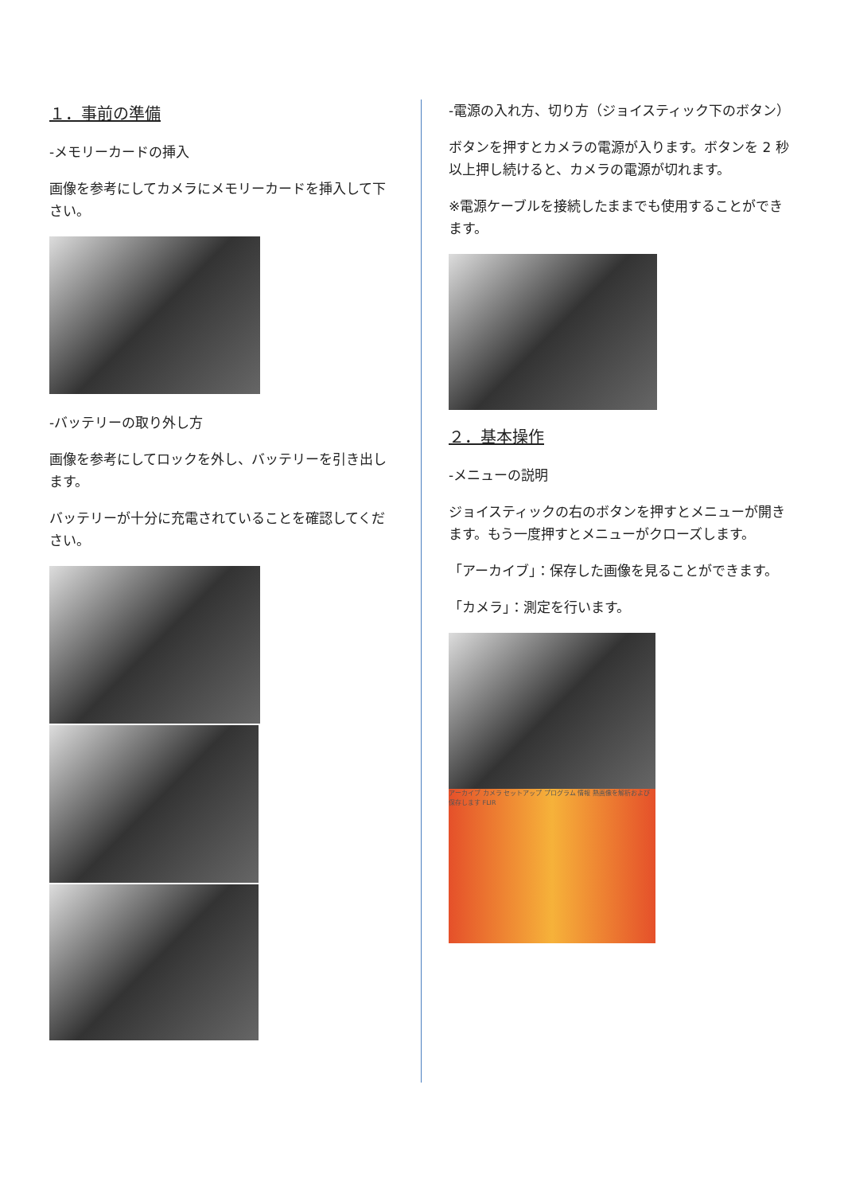１．事前の準備
-メモリーカードの挿入
画像を参考にしてカメラにメモリーカードを挿入して下さい。
-バッテリーの取り外し方
画像を参考にしてロックを外し、バッテリーを引き出します。
バッテリーが十分に充電されていることを確認してください。
-電源の入れ方、切り方（ジョイスティック下のボタン）
ボタンを押すとカメラの電源が入ります。ボタンを 2 秒以上押し続けると、カメラの電源が切れます。
※電源ケーブルを接続したままでも使用することができます。
２．基本操作
-メニューの説明
ジョイスティックの右のボタンを押すとメニューが開きます。もう一度押すとメニューがクローズします。
「アーカイブ」：保存した画像を見ることができます。
「カメラ」：測定を行います。
アーカイブ カメラ セットアップ プログラム 情報 熱画像を解析および保存します FLIR